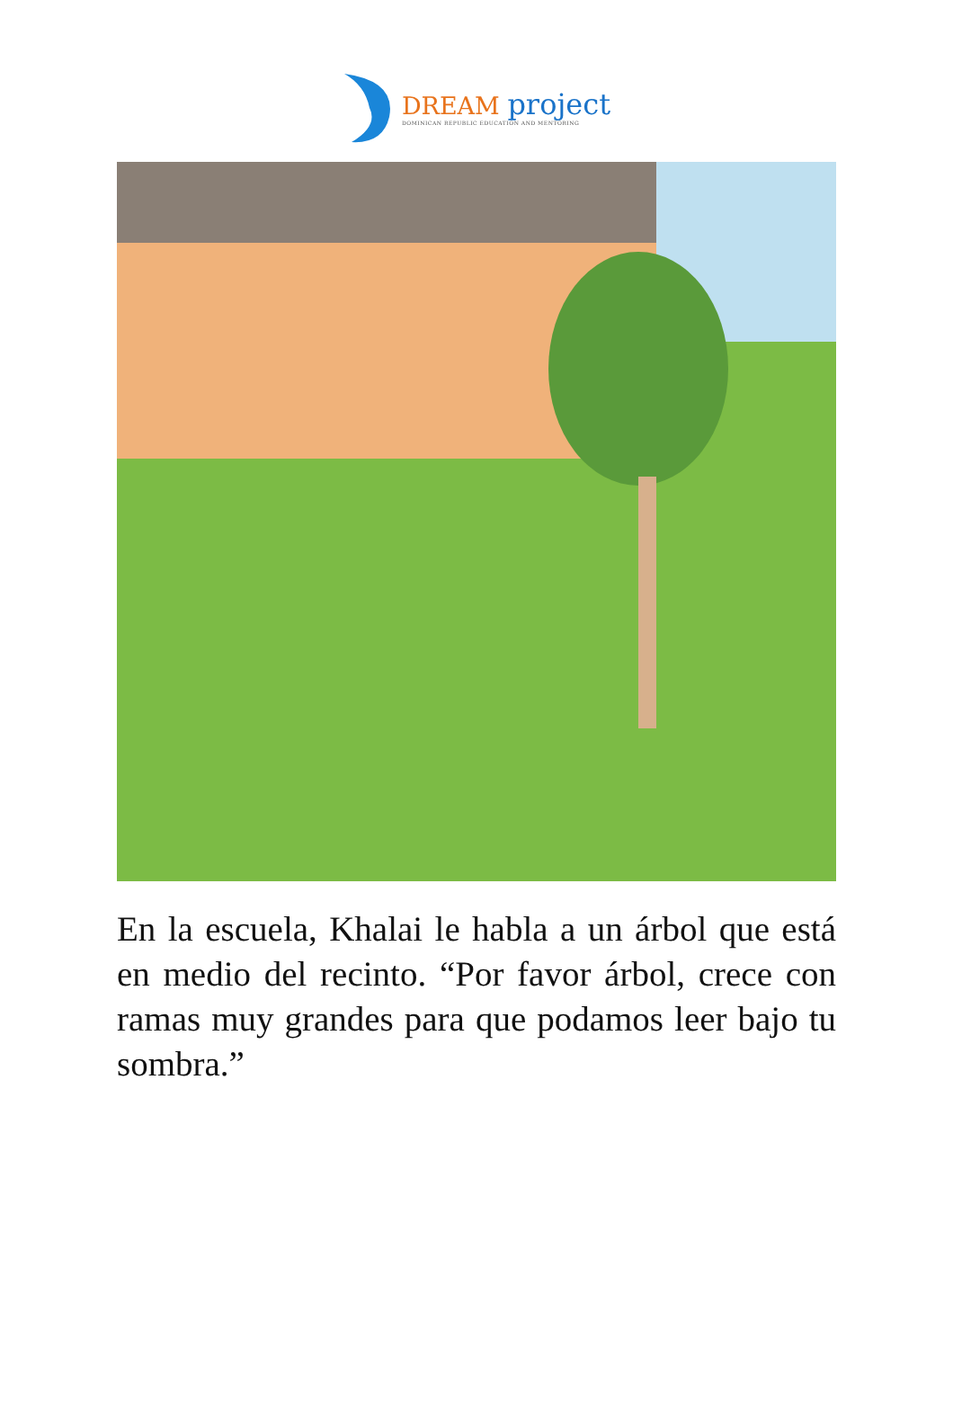DREAM project
DOMINICAN REPUBLIC EDUCATION AND MENTORING
En la escuela, Khalai le habla a un árbol que está en medio del recinto. “Por favor árbol, crece con ramas muy grandes para que podamos leer bajo tu sombra.”